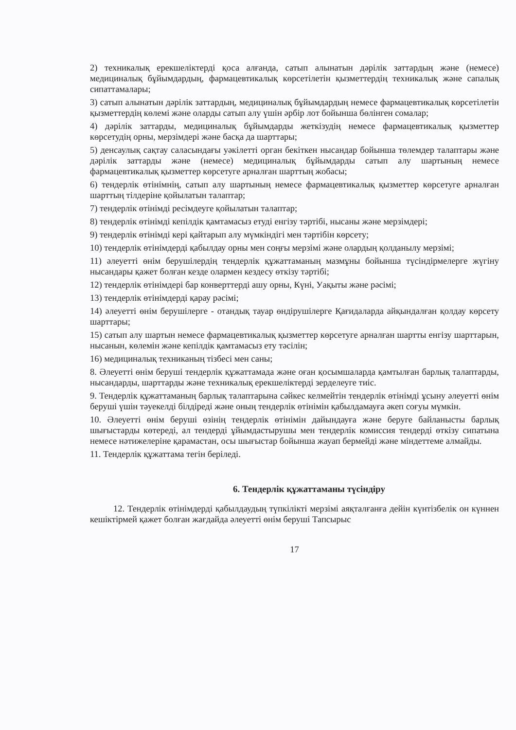2) техникалық ерекшеліктерді қоса алғанда, сатып алынатын дәрілік заттардың және (немесе) медициналық бұйымдардың, фармацевтикалық көрсетілетін қызметтердің техникалық және сапалық сипаттамалары;
3) сатып алынатын дәрілік заттардың, медициналық бұйымдардың немесе фармацевтикалық көрсетілетін қызметтердің көлемі және оларды сатып алу үшін әрбір лот бойынша бөлінген сомалар;
4) дәрілік заттарды, медициналық бұйымдарды жеткізудің немесе фармацевтикалық қызметтер көрсетудің орны, мерзімдері және басқа да шарттары;
5) денсаулық сақтау саласындағы уәкілетті орган бекіткен нысандар бойынша төлемдер талаптары және дәрілік заттарды және (немесе) медициналық бұйымдарды сатып алу шартының немесе фармацевтикалық қызметтер көрсетуге арналған шарттың жобасы;
6) тендерлік өтінімнің, сатып алу шартының немесе фармацевтикалық қызметтер көрсетуге арналған шарттың тілдеріне қойылатын талаптар;
7) тендерлік өтінімді ресімдеуге қойылатын талаптар;
8) тендерлік өтінімді кепілдік қамтамасыз етуді енгізу тәртібі, нысаны және мерзімдері;
9) тендерлік өтінімді кері қайтарып алу мүмкіндігі мен тәртібін көрсету;
10) тендерлік өтінімдерді қабылдау орны мен соңғы мерзімі және олардың қолданылу мерзімі;
11) әлеуетті өнім берушілердің тендерлік құжаттаманың мазмұны бойынша түсіндірмелерге жүгіну нысандары қажет болған кезде олармен кездесу өткізу тәртібі;
12) тендерлік өтінімдері бар конверттерді ашу орны, Күні, Уақыты және рәсімі;
13) тендерлік өтінімдерді қарау рәсімі;
14) әлеуетті өнім берушілерге - отандық тауар өндірушілерге Қағидаларда айқындалған қолдау көрсету шарттары;
15) сатып алу шартын немесе фармацевтикалық қызметтер көрсетуге арналған шартты енгізу шарттарын, нысанын, көлемін және кепілдік қамтамасыз ету тәсілін;
16) медициналық техниканың тізбесі мен саны;
8. Әлеуетті өнім беруші тендерлік құжаттамада және оған қосымшаларда қамтылған барлық талаптарды, нысандарды, шарттарды және техникалық ерекшеліктерді зерделеуге тиіс.
9. Тендерлік құжаттаманың барлық талаптарына сәйкес келмейтін тендерлік өтінімді ұсыну әлеуетті өнім беруші үшін тәуекелді білдіреді және оның тендерлік өтінімін қабылдамауға әкеп соғуы мүмкін.
10. Әлеуетті өнім беруші өзінің тендерлік өтінімін дайындауға және беруге байланысты барлық шығыстарды көтереді, ал тендерді ұйымдастырушы мен тендерлік комиссия тендерді өткізу сипатына немесе нәтижелеріне қарамастан, осы шығыстар бойынша жауап бермейді және міндеттеме алмайды.
11. Тендерлік құжаттама тегін беріледі.
6. Тендерлік құжаттаманы түсіндіру
12. Тендерлік өтінімдерді қабылдаудың түпкілікті мерзімі аяқталғанға дейін күнтізбелік он күннен кешіктірмей қажет болған жағдайда әлеуетті өнім беруші Тапсырыс
17